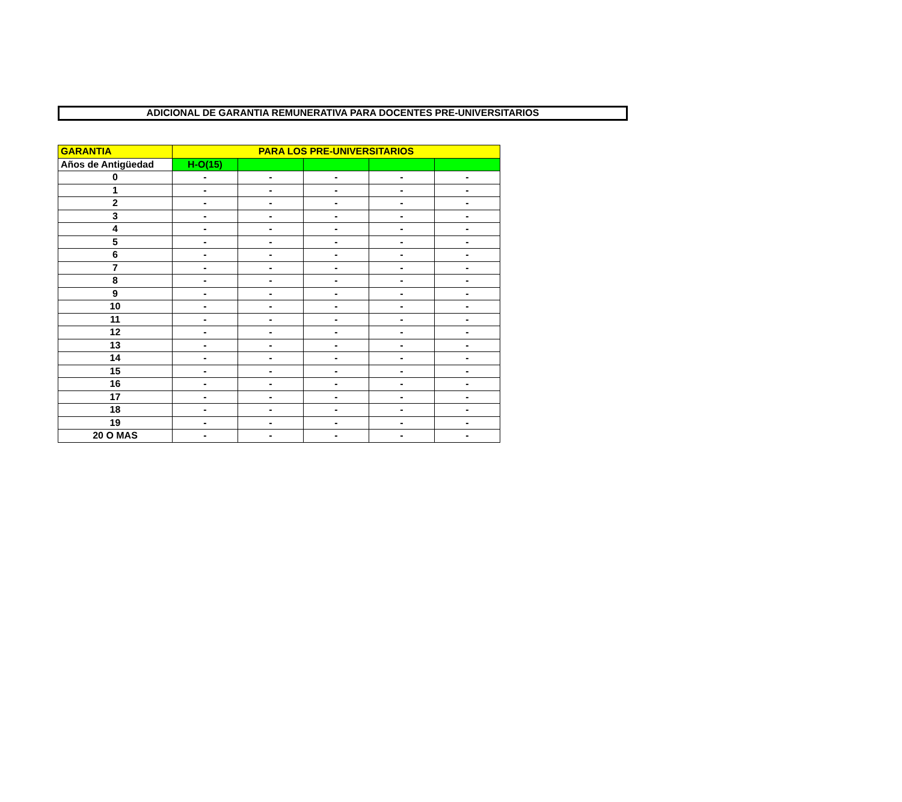ADICIONAL DE GARANTIA REMUNERATIVA PARA DOCENTES PRE-UNIVERSITARIOS
| GARANTIA | PARA LOS PRE-UNIVERSITARIOS | | | | |
| --- | --- | --- | --- | --- | --- |
| Años de Antigüedad | H-O(15) | | | | |
| 0 | - | - | - | - | - |
| 1 | - | - | - | - | - |
| 2 | - | - | - | - | - |
| 3 | - | - | - | - | - |
| 4 | - | - | - | - | - |
| 5 | - | - | - | - | - |
| 6 | - | - | - | - | - |
| 7 | - | - | - | - | - |
| 8 | - | - | - | - | - |
| 9 | - | - | - | - | - |
| 10 | - | - | - | - | - |
| 11 | - | - | - | - | - |
| 12 | - | - | - | - | - |
| 13 | - | - | - | - | - |
| 14 | - | - | - | - | - |
| 15 | - | - | - | - | - |
| 16 | - | - | - | - | - |
| 17 | - | - | - | - | - |
| 18 | - | - | - | - | - |
| 19 | - | - | - | - | - |
| 20 O MAS | - | - | - | - | - |